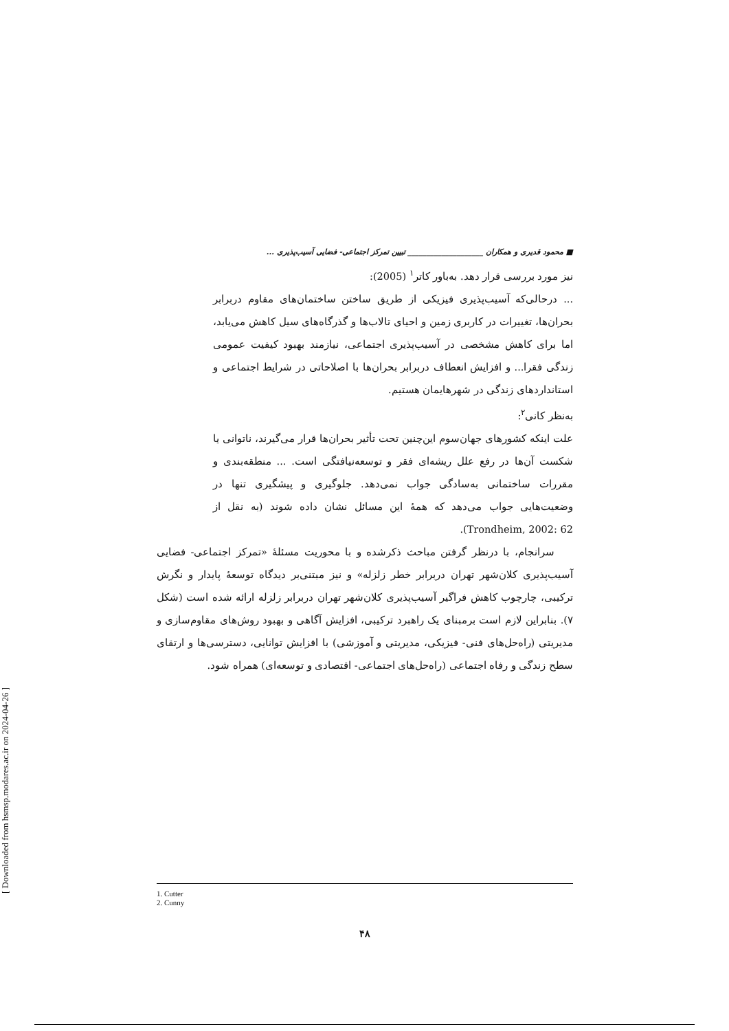[ Downloaded from hsmsp.modares.ac.ir on 2024-04-26 ]
■ محمود قدیری و همکاران ____________________ تبیین تمرکز اجتماعی- فضایی آسیب‌پذیری ...
نیز مورد بررسی قرار دهد. به‌باور کاتر<sup>۱</sup> (2005):
... درحالی‌که آسیب‌پذیری فیزیکی از طریق ساختن ساختمان‌های مقاوم دربرابر بحران‌ها، تغییرات در کاربری زمین و احیای تالاب‌ها و گذرگاه‌های سیل کاهش می‌یابد، اما برای کاهش مشخصی در آسیب‌پذیری اجتماعی، نیازمند بهبود کیفیت عمومی زندگی فقرا... و افزایش انعطاف دربرابر بحران‌ها با اصلاحاتی در شرایط اجتماعی و استانداردهای زندگی در شهرهایمان هستیم.
به‌نظر کانی<sup>۲</sup>:
علت اینکه کشورهای جهان‌سوم این‌چنین تحت تأثیر بحران‌ها قرار می‌گیرند، ناتوانی یا شکست آن‌ها در رفع علل ریشه‌ای فقر و توسعه‌نیافتگی است. ... منطقه‌بندی و مقررات ساختمانی به‌سادگی جواب نمی‌دهد. جلوگیری و پیشگیری تنها در وضعیت‌هایی جواب می‌دهد که همهٔ این مسائل نشان داده شوند (به نقل از Trondheim, 2002: 62).
سرانجام، با درنظر گرفتن مباحث ذکرشده و با محوریت مسئلهٔ «تمرکز اجتماعی- فضایی آسیب‌پذیری کلان‌شهر تهران دربرابر خطر زلزله» و نیز مبتنی‌بر دیدگاه توسعهٔ پایدار و نگرش ترکیبی، چارچوب کاهش فراگیر آسیب‌پذیری کلان‌شهر تهران دربرابر زلزله ارائه شده است (شکل ۷). بنابراین لازم است برمبنای یک راهبرد ترکیبی، افزایش آگاهی و بهبود روش‌های مقاوم‌سازی و مدیریتی (راه‌حل‌های فنی- فیزیکی، مدیریتی و آموزشی) با افزایش توانایی، دسترسی‌ها و ارتقای سطح زندگی و رفاه اجتماعی (راه‌حل‌های اجتماعی- اقتصادی و توسعه‌ای) همراه شود.
1. Cutter
2. Cunny
۴۸